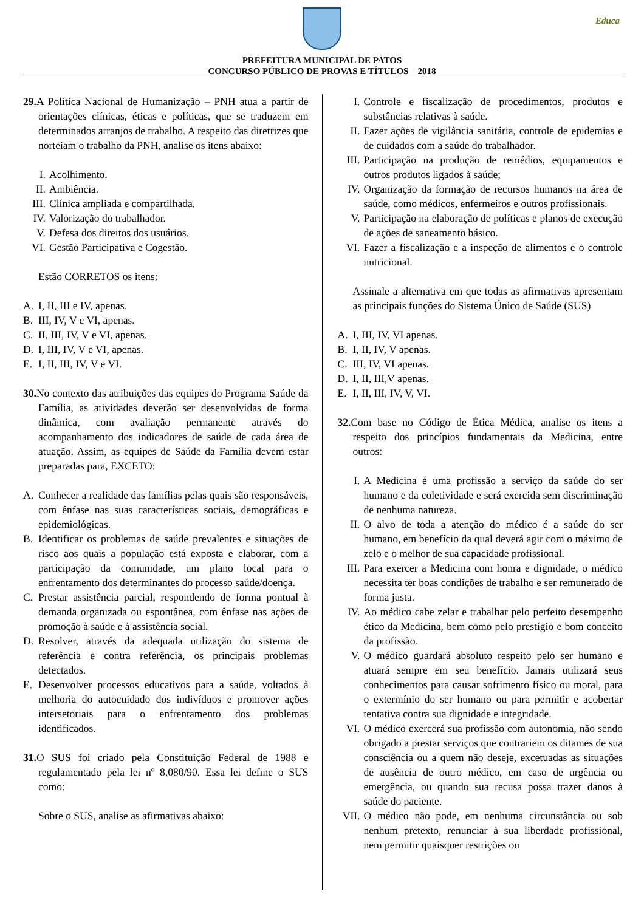Educa
PREFEITURA MUNICIPAL DE PATOS
CONCURSO PÚBLICO DE PROVAS E TÍTULOS – 2018
29. A Política Nacional de Humanização – PNH atua a partir de orientações clínicas, éticas e políticas, que se traduzem em determinados arranjos de trabalho. A respeito das diretrizes que norteiam o trabalho da PNH, analise os itens abaixo:
I. Acolhimento.
II. Ambiência.
III. Clínica ampliada e compartilhada.
IV. Valorização do trabalhador.
V. Defesa dos direitos dos usuários.
VI. Gestão Participativa e Cogestão.
Estão CORRETOS os itens:
A. I, II, III e IV, apenas.
B. III, IV, V e VI, apenas.
C. II, III, IV, V e VI, apenas.
D. I, III, IV, V e VI, apenas.
E. I, II, III, IV, V e VI.
30. No contexto das atribuições das equipes do Programa Saúde da Família, as atividades deverão ser desenvolvidas de forma dinâmica, com avaliação permanente através do acompanhamento dos indicadores de saúde de cada área de atuação. Assim, as equipes de Saúde da Família devem estar preparadas para, EXCETO:
A. Conhecer a realidade das famílias pelas quais são responsáveis, com ênfase nas suas características sociais, demográficas e epidemiológicas.
B. Identificar os problemas de saúde prevalentes e situações de risco aos quais a população está exposta e elaborar, com a participação da comunidade, um plano local para o enfrentamento dos determinantes do processo saúde/doença.
C. Prestar assistência parcial, respondendo de forma pontual à demanda organizada ou espontânea, com ênfase nas ações de promoção à saúde e à assistência social.
D. Resolver, através da adequada utilização do sistema de referência e contra referência, os principais problemas detectados.
E. Desenvolver processos educativos para a saúde, voltados à melhoria do autocuidado dos indivíduos e promover ações intersetoriais para o enfrentamento dos problemas identificados.
31. O SUS foi criado pela Constituição Federal de 1988 e regulamentado pela lei nº 8.080/90. Essa lei define o SUS como:
Sobre o SUS, analise as afirmativas abaixo:
I. Controle e fiscalização de procedimentos, produtos e substâncias relativas à saúde.
II. Fazer ações de vigilância sanitária, controle de epidemias e de cuidados com a saúde do trabalhador.
III.
Participação na produção de remédios, equipamentos e outros produtos ligados à saúde;
IV. Organização da formação de recursos humanos na área de saúde, como médicos, enfermeiros e outros profissionais.
V. Participação na elaboração de políticas e planos de execução de ações de saneamento básico.
VI. Fazer a fiscalização e a inspeção de alimentos e o controle nutricional.
Assinale a alternativa em que todas as afirmativas apresentam as principais funções do Sistema Único de Saúde (SUS)
A. I, III, IV, VI apenas.
B. I, II, IV, V apenas.
C. III, IV, VI apenas.
D. I, II, III,V apenas.
E. I, II, III, IV, V, VI.
32. Com base no Código de Ética Médica, analise os itens a respeito dos princípios fundamentais da Medicina, entre outros:
I. A Medicina é uma profissão a serviço da saúde do ser humano e da coletividade e será exercida sem discriminação de nenhuma natureza.
II. O alvo de toda a atenção do médico é a saúde do ser humano, em benefício da qual deverá agir com o máximo de zelo e o melhor de sua capacidade profissional.
III.
Para exercer a Medicina com honra e dignidade, o médico necessita ter boas condições de trabalho e ser remunerado de forma justa.
IV. Ao médico cabe zelar e trabalhar pelo perfeito desempenho ético da Medicina, bem como pelo prestígio e bom conceito da profissão.
V. O médico guardará absoluto respeito pelo ser humano e atuará sempre em seu benefício. Jamais utilizará seus conhecimentos para causar sofrimento físico ou moral, para o extermínio do ser humano ou para permitir e acobertar tentativa contra sua dignidade e integridade.
VI. O médico exercerá sua profissão com autonomia, não sendo obrigado a prestar serviços que contrariem os ditames de sua consciência ou a quem não deseje, excetuadas as situações de ausência de outro médico, em caso de urgência ou emergência, ou quando sua recusa possa trazer danos à saúde do paciente.
VII.
O médico não pode, em nenhuma circunstância ou sob nenhum pretexto, renunciar à sua liberdade profissional, nem permitir quaisquer restrições ou